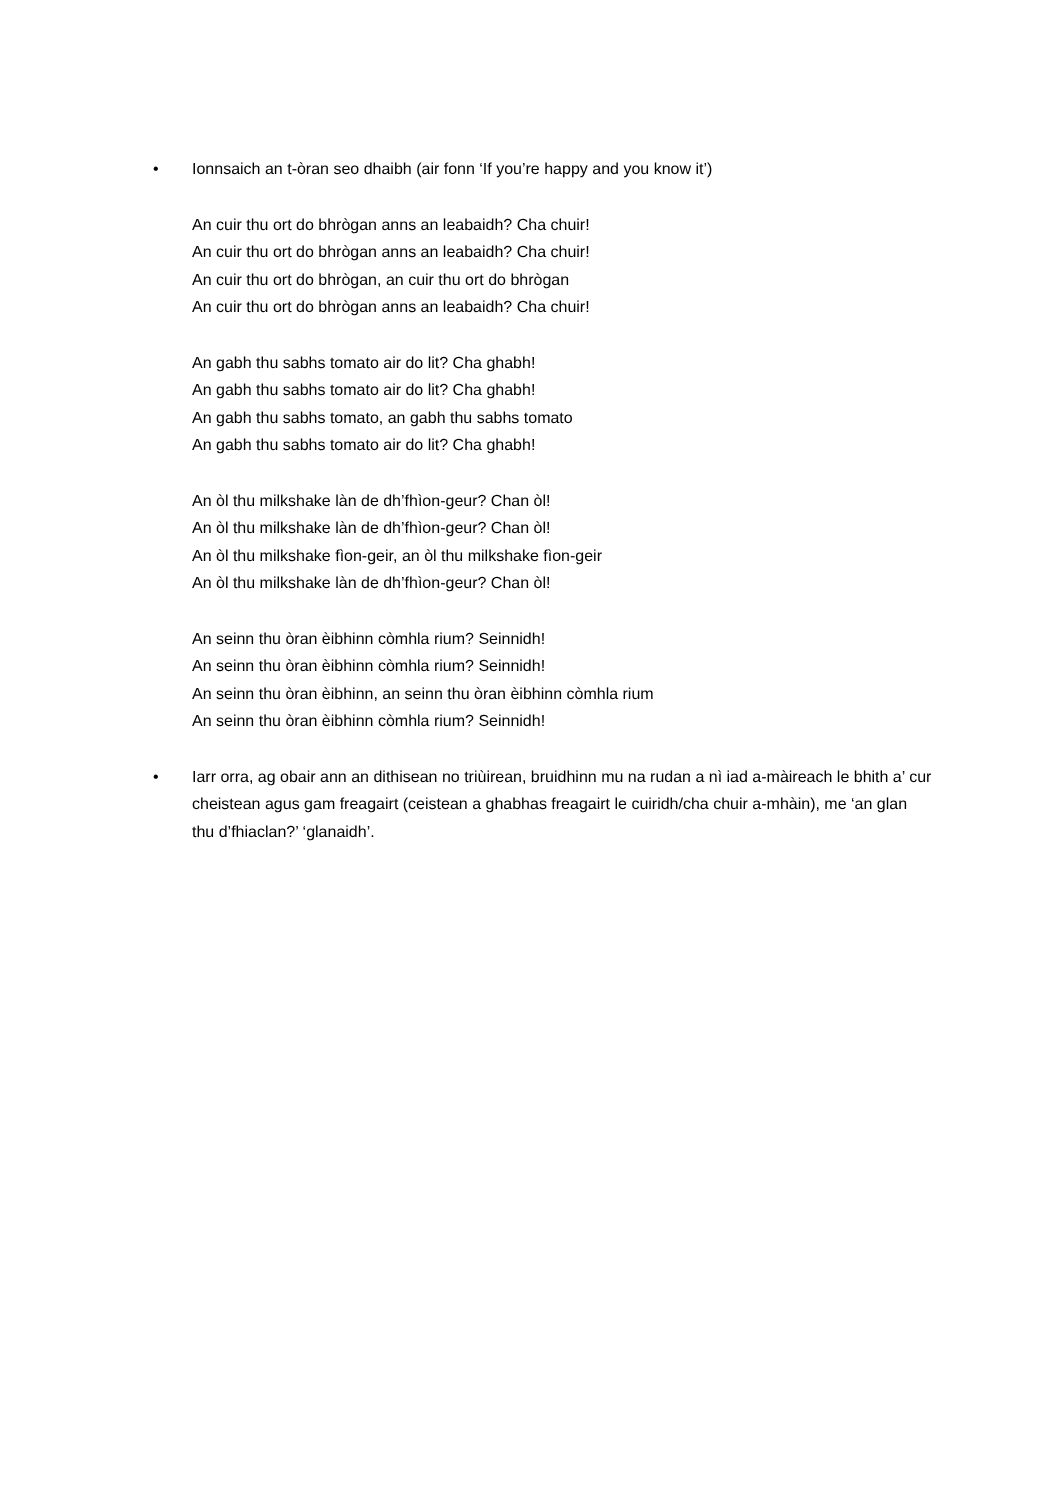•
Ionnsaich an t-òran seo dhaibh (air fonn ‘If you’re happy and you know it’)
An cuir thu ort do bhrògan anns an leabaidh? Cha chuir!
An cuir thu ort do bhrògan anns an leabaidh? Cha chuir!
An cuir thu ort do bhrògan, an cuir thu ort do bhrògan
An cuir thu ort do bhrògan anns an leabaidh? Cha chuir!
An gabh thu sabhs tomato air do lit? Cha ghabh!
An gabh thu sabhs tomato air do lit? Cha ghabh!
An gabh thu sabhs tomato, an gabh thu sabhs tomato
An gabh thu sabhs tomato air do lit? Cha ghabh!
An òl thu milkshake làn de dh’fhìon-geur? Chan òl!
An òl thu milkshake làn de dh’fhìon-geur? Chan òl!
An òl thu milkshake fìon-geir, an òl thu milkshake fìon-geir
An òl thu milkshake làn de dh’fhìon-geur? Chan òl!
An seinn thu òran èibhinn còmhla rium? Seinnidh!
An seinn thu òran èibhinn còmhla rium? Seinnidh!
An seinn thu òran èibhinn, an seinn thu òran èibhinn còmhla rium
An seinn thu òran èibhinn còmhla rium? Seinnidh!
•
Iarr orra, ag obair ann an dithisean no triùirean, bruidhinn mu na rudan a nì iad a-màireach le bhith a’ cur cheistean agus gam freagairt (ceistean a ghabhas freagairt le cuiridh/cha chuir a-mhàin), me ‘an glan thu d’fhiaclan?’ ‘glanaidh’.